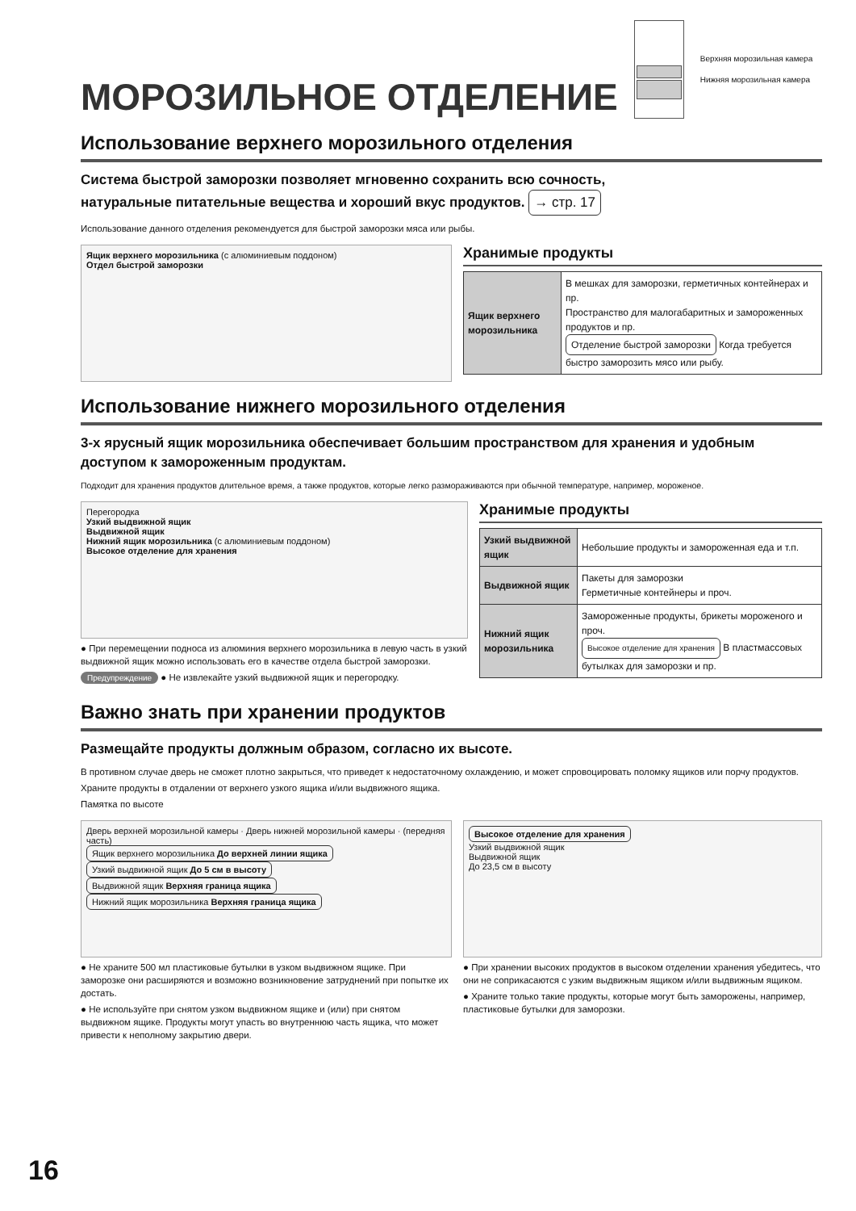МОРОЗИЛЬНОЕ ОТДЕЛЕНИЕ
Верхняя морозильная камера
Нижняя морозильная камера
Использование верхнего морозильного отделения
Система быстрой заморозки позволяет мгновенно сохранить всю сочность,
натуральные питательные вещества и хороший вкус продуктов. → стр. 17
Использование данного отделения рекомендуется для быстрой заморозки мяса или рыбы.
Ящик верхнего морозильника (с алюминиевым поддоном)
Отдел быстрой заморозки
Хранимые продукты
| Ящик верхнего морозильника | В мешках для заморозки, герметичных контейнерах и пр. Пространство для малогабаритных и замороженных продуктов и пр. Отделение быстрой заморозки Когда требуется быстро заморозить мясо или рыбу. |
Использование нижнего морозильного отделения
3-х ярусный ящик морозильника обеспечивает большим пространством для хранения и удобным доступом к замороженным продуктам.
Подходит для хранения продуктов длительное время, а также продуктов, которые легко размораживаются при обычной температуре, например, мороженое.
Перегородка
Узкий выдвижной ящик
Выдвижной ящик
Нижний ящик морозильника (с алюминиевым поддоном)
Высокое отделение для хранения
● При перемещении подноса из алюминия верхнего морозильника в левую часть в узкий выдвижной ящик можно использовать его в качестве отдела быстрой заморозки.
Предупреждение ● Не извлекайте узкий выдвижной ящик и перегородку.
Хранимые продукты
| Узкий выдвижной ящик | Небольшие продукты и замороженная еда и т.п. |
| Выдвижной ящик | Пакеты для заморозки Герметичные контейнеры и проч. |
| Нижний ящик морозильника | Замороженные продукты, брикеты мороженого и проч. Высокое отделение для хранения В пластмассовых бутылках для заморозки и пр. |
Важно знать при хранении продуктов
Размещайте продукты должным образом, согласно их высоте.
В противном случае дверь не сможет плотно закрыться, что приведет к недостаточному охлаждению, и может спровоцировать поломку ящиков или порчу продуктов.
Храните продукты в отдалении от верхнего узкого ящика и/или выдвижного ящика.
Памятка по высоте
Дверь верхней морозильной камеры · Дверь нижней морозильной камеры · (передняя часть)
Ящик верхнего морозильника До верхней линии ящика
Узкий выдвижной ящик До 5 см в высоту
Выдвижной ящик Верхняя граница ящика
Нижний ящик морозильника Верхняя граница ящика
● Не храните 500 мл пластиковые бутылки в узком выдвижном ящике. При заморозке они расширяются и возможно возникновение затруднений при попытке их достать.
● Не используйте при снятом узком выдвижном ящике и (или) при снятом выдвижном ящике. Продукты могут упасть во внутреннюю часть ящика, что может привести к неполному закрытию двери.
Высокое отделение для хранения
Узкий выдвижной ящик
Выдвижной ящик
До 23,5 см в высоту
● При хранении высоких продуктов в высоком отделении хранения убедитесь, что они не соприкасаются с узким выдвижным ящиком и/или выдвижным ящиком.
● Храните только такие продукты, которые могут быть заморожены, например, пластиковые бутылки для заморозки.
16